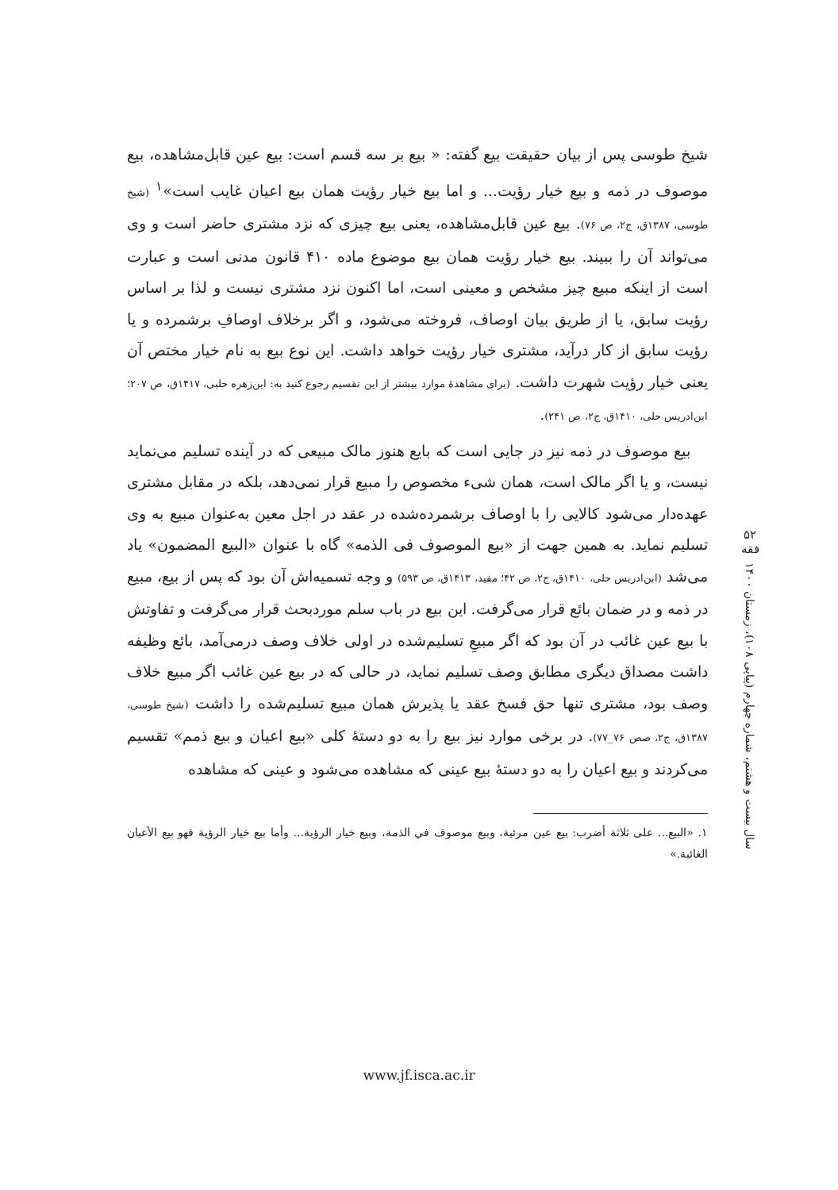شیخ طوسی پس از بیان حقیقت بیع گفته: « بیع بر سه قسم است: بیع عین قابل‌مشاهده، بیع موصوف در ذمه و بیع خیار رؤیت... و اما بیع خیار رؤیت همان بیع اعیان غایب است»<sup>۱</sup> (شیخ طوسی، ۱۳۸۷ق، ج۲، ص ۷۶). بیع عین قابل‌مشاهده، یعنی بیع چیزی که نزد مشتری حاضر است و وی می‌تواند آن را ببیند. بیع خیار رؤیت همان بیع موضوع ماده ۴۱۰ قانون مدنی است و عبارت است از اینکه مبیع چیز مشخص و معینی است، اما اکنون نزد مشتری نیست و لذا بر اساس رؤیت سابق، یا از طریق بیان اوصاف، فروخته می‌شود، و اگر برخلاف اوصافِ برشمرده و یا رؤیت سابق از کار درآید، مشتری خیار رؤیت خواهد داشت. این نوع بیع به نام خیار مختص آن یعنی خیار رؤیت شهرت داشت. (برای مشاهدۀ موارد بیشتر از این تقسیم رجوع کنید به: ابن‌زهره حلبی، ۱۴۱۷ق، ص ۲۰۷؛ ابن‌ادریس حلی، ۱۴۱۰ق، ج۲، ص ۲۴۱).
بیع موصوف در ذمه نیز در جایی است که بایع هنوز مالک مبیعی که در آینده تسلیم می‌نماید نیست، و یا اگر مالک است، همان شیء مخصوص را مبیع قرار نمی‌دهد، بلکه در مقابل مشتری عهده‌دار می‌شود کالایی را با اوصاف برشمرده‌شده در عقد در اجل معین به‌عنوان مبیع به وی تسلیم نماید. به همین جهت از «بیع الموصوف فی الذمه» گاه با عنوان «البیع المضمون» یاد می‌شد (ابن‌ادریس حلی، ۱۴۱۰ق، ج۲، ص ۴۲؛ مفید، ۱۴۱۳ق، ص ۵۹۳) و وجه تسمیه‌اش آن بود که پس از بیع، مبیع در ذمه و در ضمان بائع قرار می‌گرفت. این بیع در باب سلم موردبحث قرار می‌گرفت و تفاوتش با بیع عین غائب در آن بود که اگر مبیعِ تسلیم‌شده در اولی خلاف وصف درمی‌آمد، بائع وظیفه داشت مصداق دیگری مطابق وصف تسلیم نماید، در حالی که در بیع عین غائب اگر مبیع خلاف وصف بود، مشتری تنها حق فسخ عقد یا پذیرش همان مبیع تسلیم‌شده را داشت (شیخ طوسی، ۱۳۸۷ق، ج۲، صص ۷۶_۷۷). در برخی موارد نیز بیع را به دو دستۀ کلی «بیع اعیان و بیع ذمم» تقسیم می‌کردند و بیع اعیان را به دو دستۀ بیع عینی که مشاهده می‌شود و عینی که مشاهده
۱. «البیع... علی ثلاثة أضرب: بیع عین مرئیة، وبیع موصوف في الذمة، وبیع خیار الرؤیة... وأما بیع خیار الرؤیة فهو بیع الأعیان الغائبة.»
۵۲
فقه
سال بیست و هشتم، شماره چهارم (پیاپی ۱۰۸)، زمستان ۱۴۰۰
www.jf.isca.ac.ir